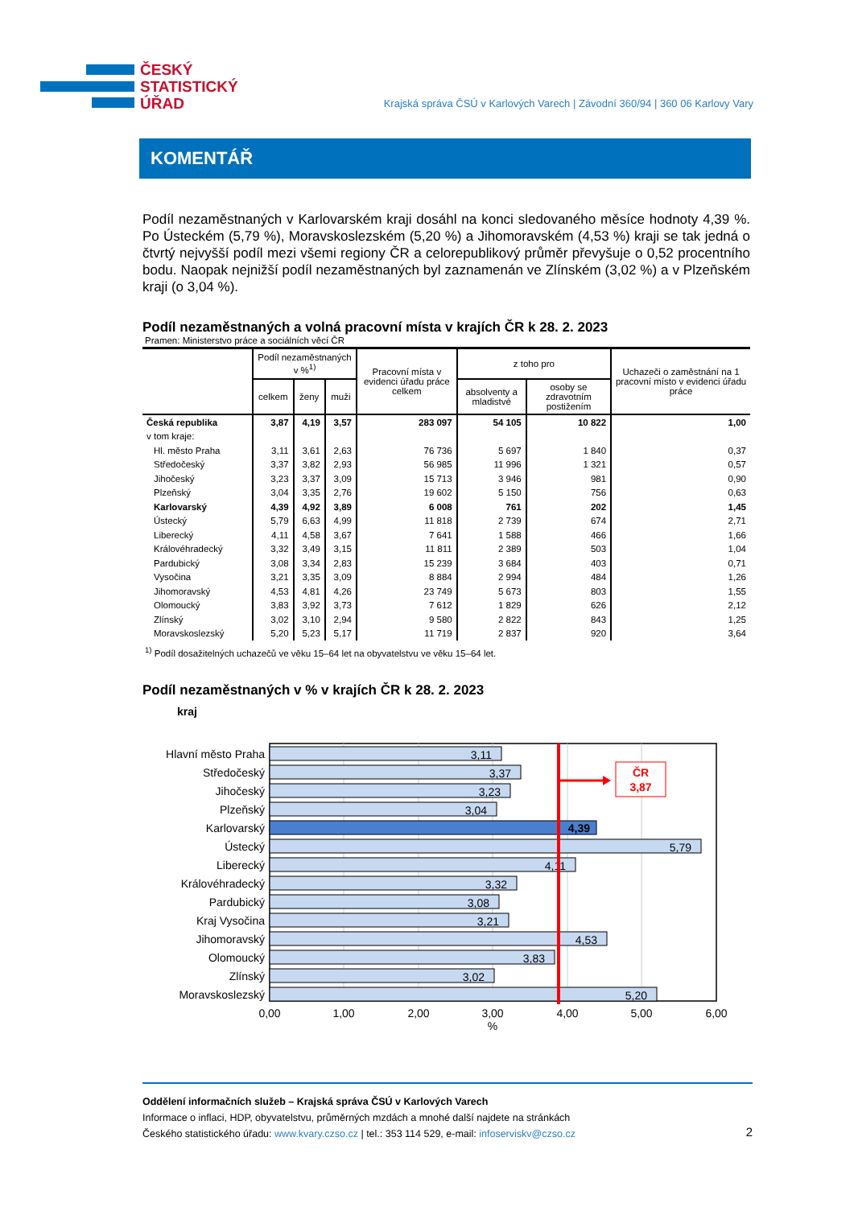ČESKÝ
STATISTICKÝ
ÚŘAD
Krajská správa ČSÚ v Karlových Varech | Závodní 360/94 | 360 06 Karlovy Vary
KOMENTÁŘ
Podíl nezaměstnaných v Karlovarském kraji dosáhl na konci sledovaného měsíce hodnoty 4,39 %. Po Ústeckém (5,79 %), Moravskoslezském (5,20 %) a Jihomoravském (4,53 %) kraji se tak jedná o čtvrtý nejvyšší podíl mezi všemi regiony ČR a celorepublikový průměr převyšuje o 0,52 procentního bodu. Naopak nejnižší podíl nezaměstnaných byl zaznamenán ve Zlínském (3,02 %) a v Plzeňském kraji (o 3,04 %).
Podíl nezaměstnaných a volná pracovní místa v krajích ČR k 28. 2. 2023
Pramen: Ministerstvo práce a sociálních věcí ČR
| | Podíl nezaměstnaných v %<sup>1)</sup> | | | Pracovní místa v evidenci úřadu práce celkem | z toho pro | | Uchazeči o zaměstnání na 1 pracovní místo v evidenci úřadu práce |
| --- | --- | --- | --- | --- | --- | --- | --- |
| | celkem | ženy | muži | | absolventy a mladistvé | osoby se zdravotním postižením | |
| Česká republika | 3,87 | 4,19 | 3,57 | 283 097 | 54 105 | 10 822 | 1,00 |
| v tom kraje: | | | | | | | |
| Hl. město Praha | 3,11 | 3,61 | 2,63 | 76 736 | 5 697 | 1 840 | 0,37 |
| Středočeský | 3,37 | 3,82 | 2,93 | 56 985 | 11 996 | 1 321 | 0,57 |
| Jihočeský | 3,23 | 3,37 | 3,09 | 15 713 | 3 946 | 981 | 0,90 |
| Plzeňský | 3,04 | 3,35 | 2,76 | 19 602 | 5 150 | 756 | 0,63 |
| Karlovarský | 4,39 | 4,92 | 3,89 | 6 008 | 761 | 202 | 1,45 |
| Ústecký | 5,79 | 6,63 | 4,99 | 11 818 | 2 739 | 674 | 2,71 |
| Liberecký | 4,11 | 4,58 | 3,67 | 7 641 | 1 588 | 466 | 1,66 |
| Královéhradecký | 3,32 | 3,49 | 3,15 | 11 811 | 2 389 | 503 | 1,04 |
| Pardubický | 3,08 | 3,34 | 2,83 | 15 239 | 3 684 | 403 | 0,71 |
| Vysočina | 3,21 | 3,35 | 3,09 | 8 884 | 2 994 | 484 | 1,26 |
| Jihomoravský | 4,53 | 4,81 | 4,26 | 23 749 | 5 673 | 803 | 1,55 |
| Olomoucký | 3,83 | 3,92 | 3,73 | 7 612 | 1 829 | 626 | 2,12 |
| Zlínský | 3,02 | 3,10 | 2,94 | 9 580 | 2 822 | 843 | 1,25 |
| Moravskoslezský | 5,20 | 5,23 | 5,17 | 11 719 | 2 837 | 920 | 3,64 |
<sup>1)</sup> Podíl dosažitelných uchazečů ve věku 15–64 let na obyvatelstvu ve věku 15–64 let.
Podíl nezaměstnaných v % v krajích ČR k 28. 2. 2023
kraj
Hlavní město Praha
Středočeský
Jihočeský
Plzeňský
Karlovarský
Ústecký
Liberecký
Královéhradecký
Pardubický
Kraj Vysočina
Jihomoravský
Olomoucký
Zlínský
Moravskoslezský
3,11
3,37
3,23
3,04
4,39
5,79
4,11
3,32
3,08
3,21
4,53
3,83
3,02
5,20
ČR
3,87
0,00
1,00
2,00
3,00
4,00
5,00
6,00
%
Oddělení informačních služeb – Krajská správa ČSÚ v Karlových Varech
Informace o inflaci, HDP, obyvatelstvu, průměrných mzdách a mnohé další najdete na stránkách
Českého statistického úřadu: www.kvary.czso.cz | tel.: 353 114 529, e-mail: infoserviskv@czso.cz
2